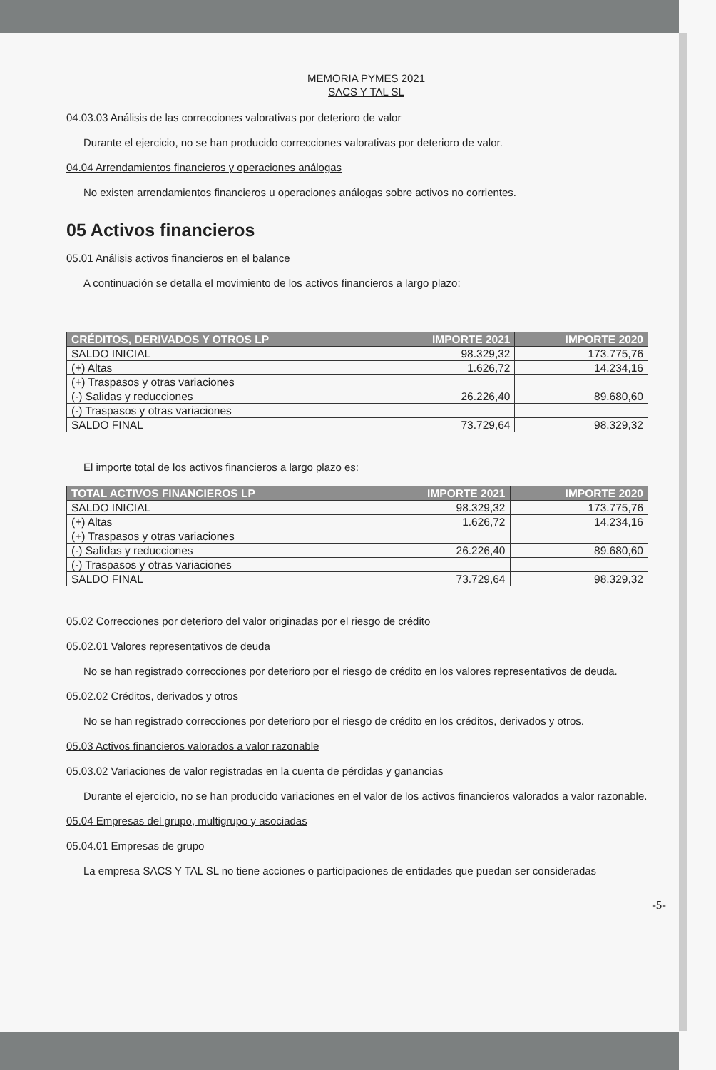MEMORIA PYMES 2021
SACS Y TAL SL
04.03.03 Análisis de las correcciones valorativas por deterioro de valor
Durante el ejercicio, no se han producido correcciones valorativas por deterioro de valor.
04.04 Arrendamientos financieros y operaciones análogas
No existen arrendamientos financieros u operaciones análogas sobre activos no corrientes.
05 Activos financieros
05.01 Análisis activos financieros en el balance
A continuación se detalla el movimiento de los activos financieros a largo plazo:
| CRÉDITOS, DERIVADOS Y OTROS LP | IMPORTE 2021 | IMPORTE 2020 |
| --- | --- | --- |
| SALDO INICIAL | 98.329,32 | 173.775,76 |
| (+) Altas | 1.626,72 | 14.234,16 |
| (+) Traspasos y otras variaciones | | |
| (-) Salidas y reducciones | 26.226,40 | 89.680,60 |
| (-) Traspasos y otras variaciones | | |
| SALDO FINAL | 73.729,64 | 98.329,32 |
El importe total de los activos financieros a largo plazo es:
| TOTAL ACTIVOS FINANCIEROS LP | IMPORTE 2021 | IMPORTE 2020 |
| --- | --- | --- |
| SALDO INICIAL | 98.329,32 | 173.775,76 |
| (+) Altas | 1.626,72 | 14.234,16 |
| (+) Traspasos y otras variaciones | | |
| (-) Salidas y reducciones | 26.226,40 | 89.680,60 |
| (-) Traspasos y otras variaciones | | |
| SALDO FINAL | 73.729,64 | 98.329,32 |
05.02 Correcciones por deterioro del valor originadas por el riesgo de crédito
05.02.01 Valores representativos de deuda
No se han registrado correcciones por deterioro por el riesgo de crédito en los valores representativos de deuda.
05.02.02 Créditos, derivados y otros
No se han registrado correcciones por deterioro por el riesgo de crédito en los créditos, derivados y otros.
05.03 Activos financieros valorados a valor razonable
05.03.02 Variaciones de valor registradas en la cuenta de pérdidas y ganancias
Durante el ejercicio, no se han producido variaciones en el valor de los activos financieros valorados a valor razonable.
05.04 Empresas del grupo, multigrupo y asociadas
05.04.01 Empresas de grupo
La empresa SACS Y TAL SL no tiene acciones o participaciones de entidades que puedan ser consideradas
-5-